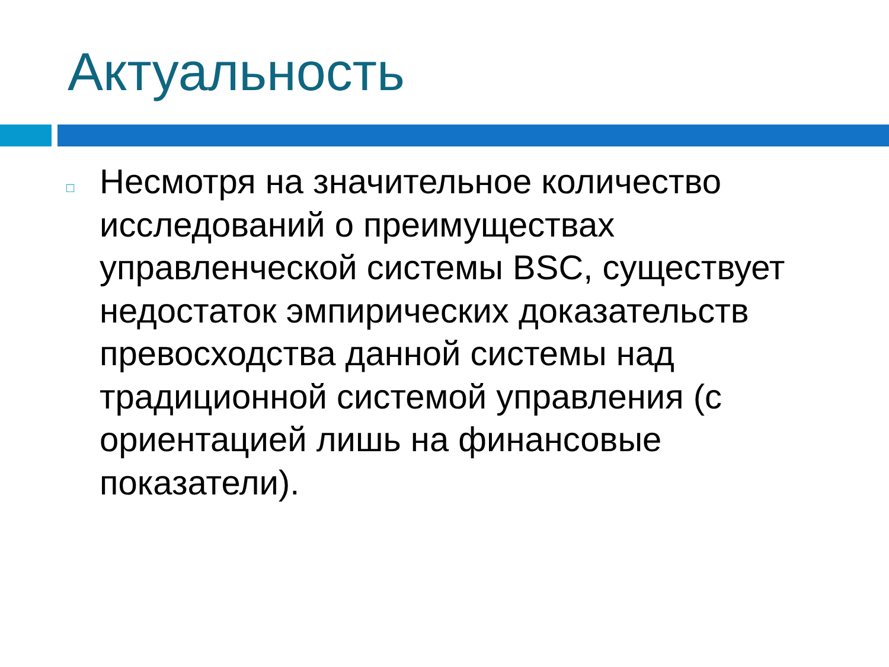Актуальность
□
Несмотря на значительное количество исследований о преимуществах управленческой системы BSC, существует недостаток эмпирических доказательств превосходства данной системы над традиционной системой управления (с ориентацией лишь на финансовые показатели).